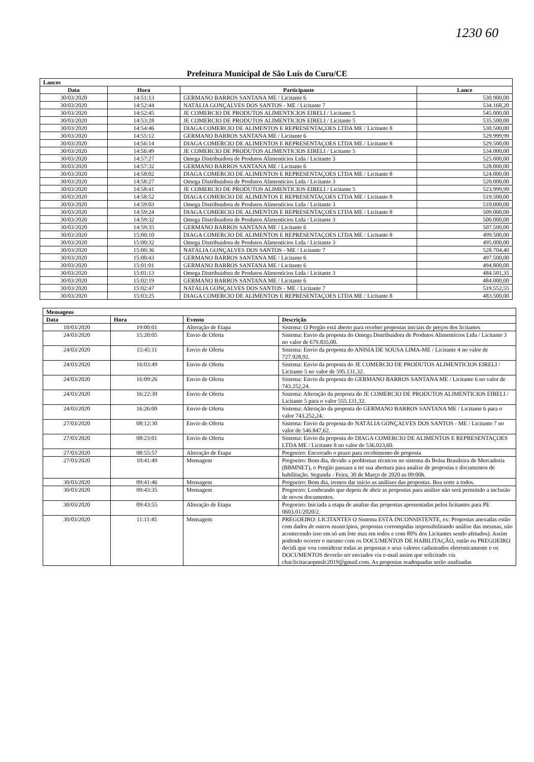1230 60
Prefeitura Municipal de São Luís do Curu/CE
| Lances | | | |
| Data | Hora | Participante | Lance |
| 30/03/2020 | 14:51:13 | GERMANO BARROS SANTANA ME / Licitante 6 | 530.900,00 |
| 30/03/2020 | 14:52:44 | NATÁLIA GONÇALVES DOS SANTOS - ME / Licitante 7 | 534.168,20 |
| 30/03/2020 | 14:52:45 | JE COMERCIO DE PRODUTOS ALIMENTICIOS EIRELI / Licitante 5 | 545.000,00 |
| 30/03/2020 | 14:53:28 | JE COMERCIO DE PRODUTOS ALIMENTICIOS EIRELI / Licitante 5 | 535.500,00 |
| 30/03/2020 | 14:54:46 | DIAGA COMERCIO DE ALIMENTOS E REPRESENTAÇOES LTDA ME / Licitante 8 | 530.500,00 |
| 30/03/2020 | 14:55:12 | GERMANO BARROS SANTANA ME / Licitante 6 | 529.999,99 |
| 30/03/2020 | 14:56:14 | DIAGA COMERCIO DE ALIMENTOS E REPRESENTAÇOES LTDA ME / Licitante 8 | 529.500,00 |
| 30/03/2020 | 14:56:49 | JE COMERCIO DE PRODUTOS ALIMENTICIOS EIRELI / Licitante 5 | 534.000,00 |
| 30/03/2020 | 14:57:27 | Omega Distribuidora de Produtos Alimentícios Ltda / Licitante 3 | 525.000,00 |
| 30/03/2020 | 14:57:32 | GERMANO BARROS SANTANA ME / Licitante 6 | 528.000,00 |
| 30/03/2020 | 14:58:02 | DIAGA COMERCIO DE ALIMENTOS E REPRESENTAÇOES LTDA ME / Licitante 8 | 524.000,00 |
| 30/03/2020 | 14:58:27 | Omega Distribuidora de Produtos Alimentícios Ltda / Licitante 3 | 520.000,00 |
| 30/03/2020 | 14:58:41 | JE COMERCIO DE PRODUTOS ALIMENTICIOS EIRELI / Licitante 5 | 523.999,99 |
| 30/03/2020 | 14:58:52 | DIAGA COMERCIO DE ALIMENTOS E REPRESENTAÇOES LTDA ME / Licitante 8 | 519.500,00 |
| 30/03/2020 | 14:59:03 | Omega Distribuidora de Produtos Alimentícios Ltda / Licitante 3 | 510.000,00 |
| 30/03/2020 | 14:59:24 | DIAGA COMERCIO DE ALIMENTOS E REPRESENTAÇOES LTDA ME / Licitante 8 | 509.000,00 |
| 30/03/2020 | 14:59:32 | Omega Distribuidora de Produtos Alimentícios Ltda / Licitante 3 | 500.000,00 |
| 30/03/2020 | 14:59:35 | GERMANO BARROS SANTANA ME / Licitante 6 | 507.500,00 |
| 30/03/2020 | 15:00:10 | DIAGA COMERCIO DE ALIMENTOS E REPRESENTAÇOES LTDA ME / Licitante 8 | 499.500,00 |
| 30/03/2020 | 15:00:32 | Omega Distribuidora de Produtos Alimentícios Ltda / Licitante 3 | 495.000,00 |
| 30/03/2020 | 15:00:36 | NATÁLIA GONÇALVES DOS SANTOS - ME / Licitante 7 | 528.704,40 |
| 30/03/2020 | 15:00:43 | GERMANO BARROS SANTANA ME / Licitante 6 | 497.500,00 |
| 30/03/2020 | 15:01:01 | GERMANO BARROS SANTANA ME / Licitante 6 | 494.800,00 |
| 30/03/2020 | 15:01:13 | Omega Distribuidora de Produtos Alimentícios Ltda / Licitante 3 | 484.501,35 |
| 30/03/2020 | 15:02:19 | GERMANO BARROS SANTANA ME / Licitante 6 | 484.000,00 |
| 30/03/2020 | 15:02:47 | NATÁLIA GONÇALVES DOS SANTOS - ME / Licitante 7 | 519.552,55 |
| 30/03/2020 | 15:03:25 | DIAGA COMERCIO DE ALIMENTOS E REPRESENTAÇOES LTDA ME / Licitante 8 | 483.500,00 |
| Mensagens | | | |
| Data | Hora | Evento | Descrição |
| 10/03/2020 | 19:00:01 | Alteração de Etapa | Sistema: O Pregão está aberto para receber propostas iniciais de preços dos licitantes |
| 24/03/2020 | 15:20:05 | Envio de Oferta | Sistema: Envio da proposta do Omega Distribuidora de Produtos Alimentícios Ltda / Licitante 3 no valor de 679.835,00. |
| 24/03/2020 | 15:45:11 | Envio de Oferta | Sistema: Envio da proposta do ANISIA DE SOUSA LIMA-ME / Licitante 4 no valor de 727.928,92. |
| 24/03/2020 | 16:03:49 | Envio de Oferta | Sistema: Envio da proposta do JE COMERCIO DE PRODUTOS ALIMENTICIOS EIRELI / Licitante 5 no valor de 595.131,32. |
| 24/03/2020 | 16:09:26 | Envio de Oferta | Sistema: Envio da proposta do GERMANO BARROS SANTANA ME / Licitante 6 no valor de 743.252,24. |
| 24/03/2020 | 16:22:30 | Envio de Oferta | Sistema: Alteração da proposta do JE COMERCIO DE PRODUTOS ALIMENTICIOS EIRELI / Licitante 5 para o valor 555.131,32. |
| 24/03/2020 | 16:26:00 | Envio de Oferta | Sistema: Alteração da proposta do GERMANO BARROS SANTANA ME / Licitante 6 para o valor 743.252,24. |
| 27/03/2020 | 08:12:30 | Envio de Oferta | Sistema: Envio da proposta do NATÁLIA GONÇALVES DOS SANTOS - ME / Licitante 7 no valor de 546.847,62. |
| 27/03/2020 | 08:23:01 | Envio de Oferta | Sistema: Envio da proposta do DIAGA COMERCIO DE ALIMENTOS E REPRESENTAÇOES LTDA ME / Licitante 8 no valor de 536.023,60. |
| 27/03/2020 | 08:55:57 | Alteração de Etapa | Pregoeiro: Encerrado o prazo para recebimento de proposta |
| 27/03/2020 | 10:41:49 | Mensagem | Pregoeiro: Bom dia, devido a problemas técnicos no sistema da Bolsa Brasileira de Mercadoria (BBMNET), o Pregão passara a ter sua abertura para analise de propostas e documentos de habilitação. Segunda - Feira, 30 de Março de 2020 as 09:00h. |
| 30/03/2020 | 09:41:46 | Mensagem | Pregoeiro: Bom dia, iremos dar início as análises das propostas. Boa sorte a todos. |
| 30/03/2020 | 09:43:35 | Mensagem | Pregoeiro: Lembrando que depois de abrir as propostas para análise não será permitido a inclusão de novos documentos. |
| 30/03/2020 | 09:43:55 | Alteração de Etapa | Pregoeiro: Iniciada a etapa de analise das propostas apresentadas pelos licitantes para PE 0603.01/2020/2. |
| 30/03/2020 | 11:11:45 | Mensagem | PREGOEIRO: LICITANTES O Sistema ESTÁ INCONSISTENTE, ex: Propostas anexadas estão com dados de outros municípios, propostas corrompidas impossibilitando análise das mesmas, não acontecendo isso em só um lote mas em todos e com 80% dos Licitantes sendo afetados). Assim podendo ocorrer o mesmo com os DOCUMENTOS DE HABILITAÇÃO, então eu PREGOEIRO decidi que vou considerar todas as propostas e seus valores cadastrados eletronicamente e os DOCUMENTOS deverão ser enviados via e-mail assim que solicitado via chat:licitacaopmslc2019@gmail.com. As propostas readequadas serão analisadas |